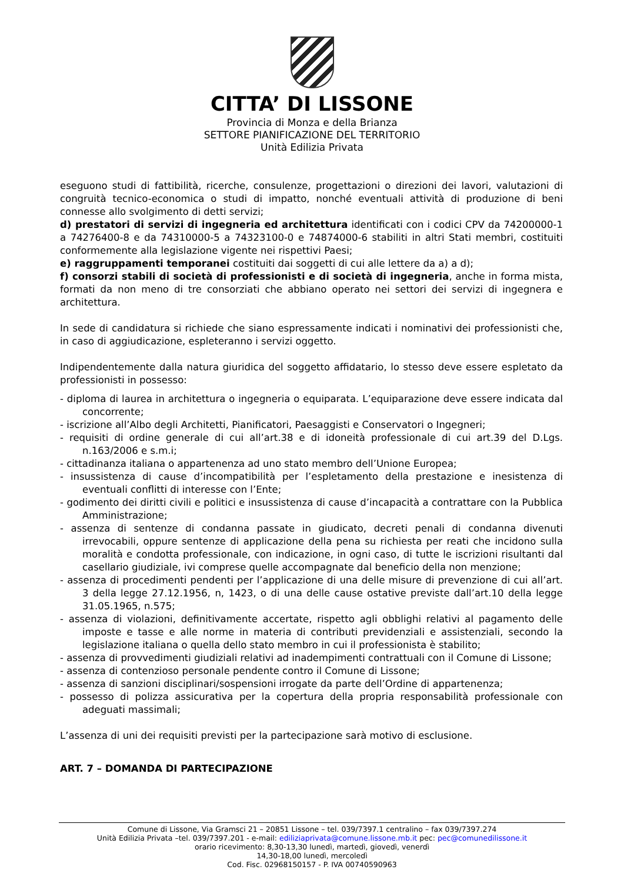CITTA’ DI LISSONE
Provincia di Monza e della Brianza
SETTORE PIANIFICAZIONE DEL TERRITORIO
Unità Edilizia Privata
eseguono studi di fattibilità, ricerche, consulenze, progettazioni o direzioni dei lavori, valutazioni di congruità tecnico-economica o studi di impatto, nonché eventuali attività di produzione di beni connesse allo svolgimento di detti servizi;
d) prestatori di servizi di ingegneria ed architettura identificati con i codici CPV da 74200000-1 a 74276400-8 e da 74310000-5 a 74323100-0 e 74874000-6 stabiliti in altri Stati membri, costituiti conformemente alla legislazione vigente nei rispettivi Paesi;
e) raggruppamenti temporanei costituiti dai soggetti di cui alle lettere da a) a d);
f) consorzi stabili di società di professionisti e di società di ingegneria, anche in forma mista, formati da non meno di tre consorziati che abbiano operato nei settori dei servizi di ingegnera e architettura.
In sede di candidatura si richiede che siano espressamente indicati i nominativi dei professionisti che, in caso di aggiudicazione, espleteranno i servizi oggetto.
Indipendentemente dalla natura giuridica del soggetto affidatario, lo stesso deve essere espletato da professionisti in possesso:
- diploma di laurea in architettura o ingegneria o equiparata. L’equiparazione deve essere indicata dal concorrente;
- iscrizione all’Albo degli Architetti, Pianificatori, Paesaggisti e Conservatori o Ingegneri;
- requisiti di ordine generale di cui all’art.38 e di idoneità professionale di cui art.39 del D.Lgs. n.163/2006 e s.m.i;
- cittadinanza italiana o appartenenza ad uno stato membro dell’Unione Europea;
- insussistenza di cause d’incompatibilità per l’espletamento della prestazione e inesistenza di eventuali conflitti di interesse con l’Ente;
- godimento dei diritti civili e politici e insussistenza di cause d’incapacità a contrattare con la Pubblica Amministrazione;
- assenza di sentenze di condanna passate in giudicato, decreti penali di condanna divenuti irrevocabili, oppure sentenze di applicazione della pena su richiesta per reati che incidono sulla moralità e condotta professionale, con indicazione, in ogni caso, di tutte le iscrizioni risultanti dal casellario giudiziale, ivi comprese quelle accompagnate dal beneficio della non menzione;
- assenza di procedimenti pendenti per l’applicazione di una delle misure di prevenzione di cui all’art. 3 della legge 27.12.1956, n, 1423, o di una delle cause ostative previste dall’art.10 della legge 31.05.1965, n.575;
- assenza di violazioni, definitivamente accertate, rispetto agli obblighi relativi al pagamento delle imposte e tasse e alle norme in materia di contributi previdenziali e assistenziali, secondo la legislazione italiana o quella dello stato membro in cui il professionista è stabilito;
- assenza di provvedimenti giudiziali relativi ad inadempimenti contrattuali con il Comune di Lissone;
- assenza di contenzioso personale pendente contro il Comune di Lissone;
- assenza di sanzioni disciplinari/sospensioni irrogate da parte dell’Ordine di appartenenza;
- possesso di polizza assicurativa per la copertura della propria responsabilità professionale con adeguati massimali;
L’assenza di uni dei requisiti previsti per la partecipazione sarà motivo di esclusione.
ART. 7 – DOMANDA DI PARTECIPAZIONE
Comune di Lissone, Via Gramsci 21 – 20851 Lissone – tel. 039/7397.1 centralino – fax 039/7397.274
Unità Edilizia Privata –tel. 039/7397.201 - e-mail: ediliziaprivata@comune.lissone.mb.it pec: pec@comunedilissone.it
orario ricevimento: 8,30-13,30 lunedì, martedì, giovedì, venerdì
14,30-18,00 lunedì, mercoledì
Cod. Fisc. 02968150157 - P. IVA 00740590963